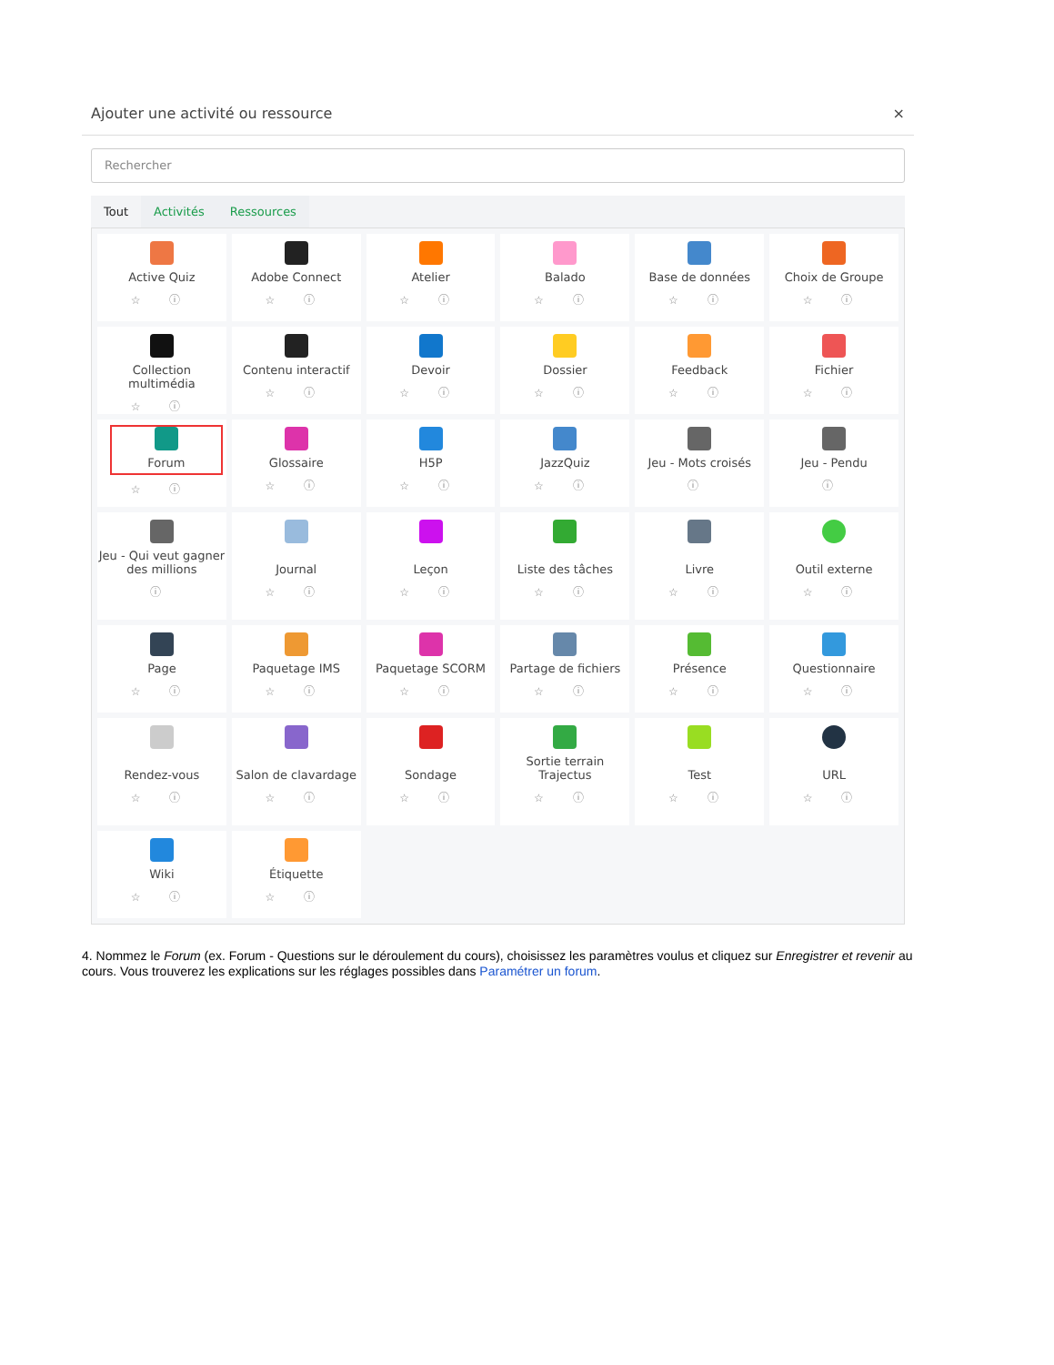Ajouter une activité ou ressource ×
Rechercher
Tout Activités Ressources
Active Quiz
☆ ⓘ
Adobe Connect
☆ ⓘ
Atelier
☆ ⓘ
Balado
☆ ⓘ
Base de données
☆ ⓘ
Choix de Groupe
☆ ⓘ
Collection multimédia
☆ ⓘ
Contenu interactif
☆ ⓘ
Devoir
☆ ⓘ
Dossier
☆ ⓘ
Feedback
☆ ⓘ
Fichier
☆ ⓘ
Forum
☆ ⓘ
Glossaire
☆ ⓘ
H5P
☆ ⓘ
JazzQuiz
☆ ⓘ
Jeu - Mots croisés
ⓘ
Jeu - Pendu
ⓘ
Jeu - Qui veut gagner des millions
ⓘ
Journal
☆ ⓘ
Leçon
☆ ⓘ
Liste des tâches
☆ ⓘ
Livre
☆ ⓘ
Outil externe
☆ ⓘ
Page
☆ ⓘ
Paquetage IMS
☆ ⓘ
Paquetage SCORM
☆ ⓘ
Partage de fichiers
☆ ⓘ
Présence
☆ ⓘ
Questionnaire
☆ ⓘ
Rendez-vous
☆ ⓘ
Salon de clavardage
☆ ⓘ
Sondage
☆ ⓘ
Sortie terrain Trajectus
☆ ⓘ
Test
☆ ⓘ
URL
☆ ⓘ
Wiki
☆ ⓘ
Étiquette
☆ ⓘ
4. Nommez le Forum (ex. Forum - Questions sur le déroulement du cours), choisissez les paramètres voulus et cliquez sur Enregistrer et revenir au cours. Vous trouverez les explications sur les réglages possibles dans Paramétrer un forum.